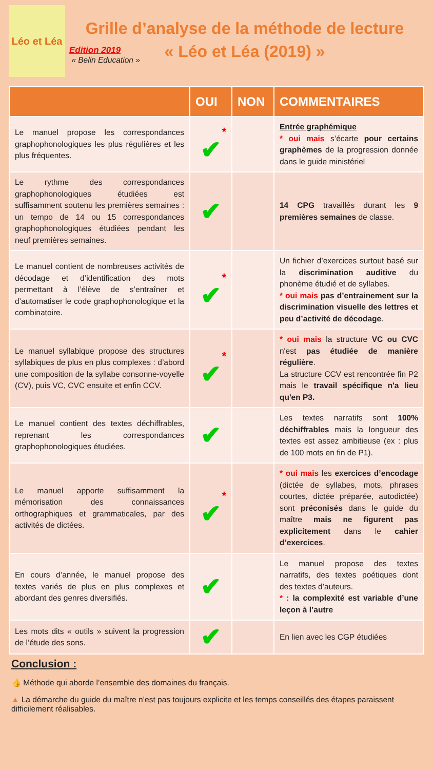Léo et Léa
Grille d’analyse de la méthode de lecture
« Léo et Léa (2019) »
Edition 2019
« Belin Education »
| | OUI | NON | COMMENTAIRES |
| --- | --- | --- | --- |
| Le manuel propose les correspondances graphophonologiques les plus régulières et les plus fréquentes. | * ✔ | | Entrée graphémique * oui mais s’écarte pour certains graphèmes de la progression donnée dans le guide ministériel |
| Le rythme des correspondances graphophonologiques étudiées est suffisamment soutenu les premières semaines : un tempo de 14 ou 15 correspondances graphophonologiques étudiées pendant les neuf premières semaines. | ✔ | | 14 CPG travaillés durant les 9 premières semaines de classe. |
| Le manuel contient de nombreuses activités de décodage et d’identification des mots permettant à l’élève de s’entraîner et d’automatiser le code graphophonologique et la combinatoire. | * ✔ | | Un fichier d’exercices surtout basé sur la discrimination auditive du phonème étudié et de syllabes. * oui mais pas d’entrainement sur la discrimination visuelle des lettres et peu d’activité de décodage . |
| Le manuel syllabique propose des structures syllabiques de plus en plus complexes : d’abord une composition de la syllabe consonne-voyelle (CV), puis VC, CVC ensuite et enfin CCV. | * ✔ | | * oui mais la structure VC ou CVC n'est pas étudiée de manière régulière . La structure CCV est rencontrée fin P2 mais le travail spécifique n'a lieu qu'en P3. |
| Le manuel contient des textes déchiffrables, reprenant les correspondances graphophonologiques étudiées. | ✔ | | Les textes narratifs sont 100% déchiffrables mais la longueur des textes est assez ambitieuse (ex : plus de 100 mots en fin de P1). |
| Le manuel apporte suffisamment la mémorisation des connaissances orthographiques et grammaticales, par des activités de dictées. | * ✔ | | * oui mais les exercices d’encodage (dictée de syllabes, mots, phrases courtes, dictée préparée, autodictée) sont préconisés dans le guide du maître mais ne figurent pas explicitement dans le cahier d’exercices . |
| En cours d’année, le manuel propose des textes variés de plus en plus complexes et abordant des genres diversifiés. | ✔ | | Le manuel propose des textes narratifs, des textes poétiques dont des textes d’auteurs. * : la complexité est variable d’une leçon à l’autre |
| Les mots dits « outils » suivent la progression de l’étude des sons. | ✔ | | En lien avec les CGP étudiées |
Conclusion :
👍 Méthode qui aborde l’ensemble des domaines du français.
▲ La démarche du guide du maître n’est pas toujours explicite et les temps conseillés des étapes paraissent difficilement réalisables.